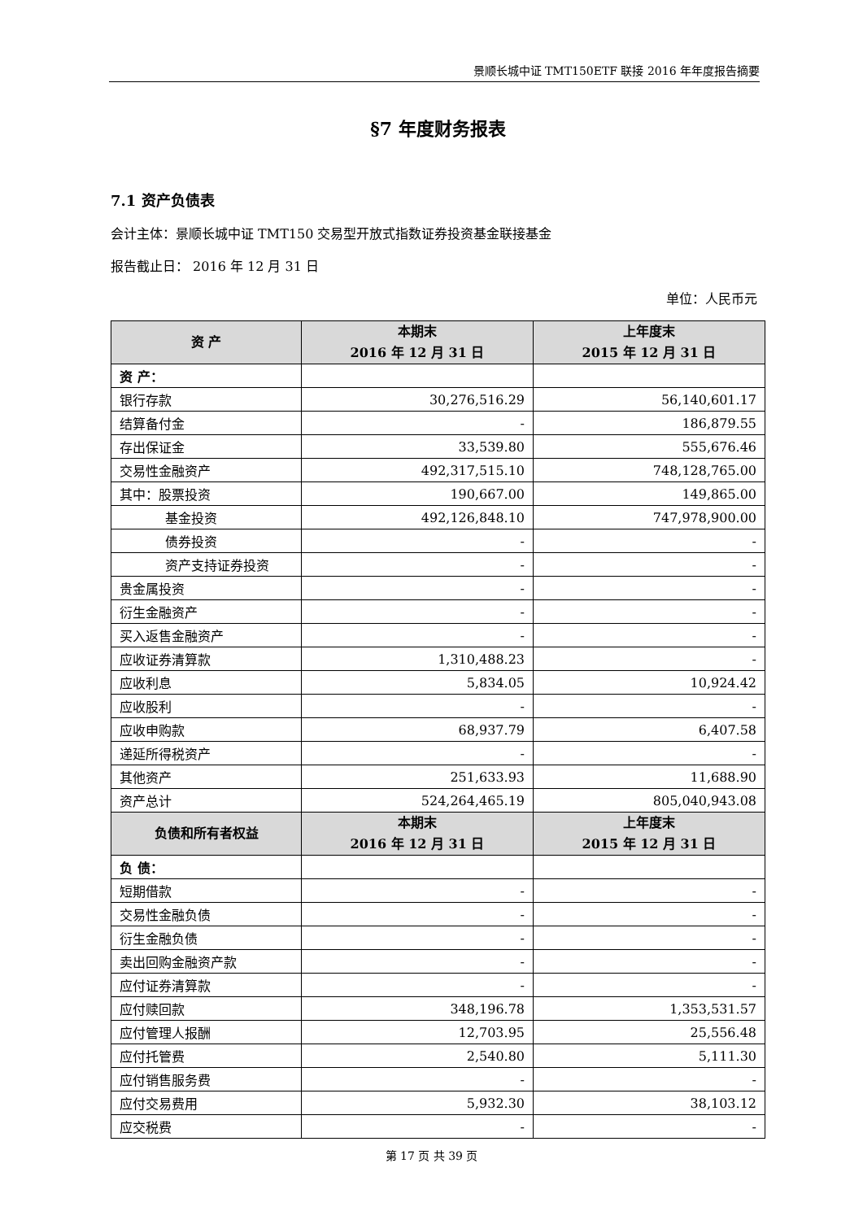景顺长城中证 TMT150ETF 联接 2016 年年度报告摘要
§7 年度财务报表
7.1 资产负债表
会计主体：景顺长城中证 TMT150 交易型开放式指数证券投资基金联接基金
报告截止日： 2016 年 12 月 31 日
单位：人民币元
| 资 产 | 本期末 2016 年 12 月 31 日 | 上年度末 2015 年 12 月 31 日 |
| --- | --- | --- |
| 资 产： | | |
| 银行存款 | 30,276,516.29 | 56,140,601.17 |
| 结算备付金 | - | 186,879.55 |
| 存出保证金 | 33,539.80 | 555,676.46 |
| 交易性金融资产 | 492,317,515.10 | 748,128,765.00 |
| 其中：股票投资 | 190,667.00 | 149,865.00 |
| 基金投资 | 492,126,848.10 | 747,978,900.00 |
| 债券投资 | - | - |
| 资产支持证券投资 | - | - |
| 贵金属投资 | - | - |
| 衍生金融资产 | - | - |
| 买入返售金融资产 | - | - |
| 应收证券清算款 | 1,310,488.23 | - |
| 应收利息 | 5,834.05 | 10,924.42 |
| 应收股利 | - | - |
| 应收申购款 | 68,937.79 | 6,407.58 |
| 递延所得税资产 | - | - |
| 其他资产 | 251,633.93 | 11,688.90 |
| 资产总计 | 524,264,465.19 | 805,040,943.08 |
| 负债和所有者权益 | 本期末 2016 年 12 月 31 日 | 上年度末 2015 年 12 月 31 日 |
| 负 债： | | |
| 短期借款 | - | - |
| 交易性金融负债 | - | - |
| 衍生金融负债 | - | - |
| 卖出回购金融资产款 | - | - |
| 应付证券清算款 | - | - |
| 应付赎回款 | 348,196.78 | 1,353,531.57 |
| 应付管理人报酬 | 12,703.95 | 25,556.48 |
| 应付托管费 | 2,540.80 | 5,111.30 |
| 应付销售服务费 | - | - |
| 应付交易费用 | 5,932.30 | 38,103.12 |
| 应交税费 | - | - |
第 17 页 共 39 页